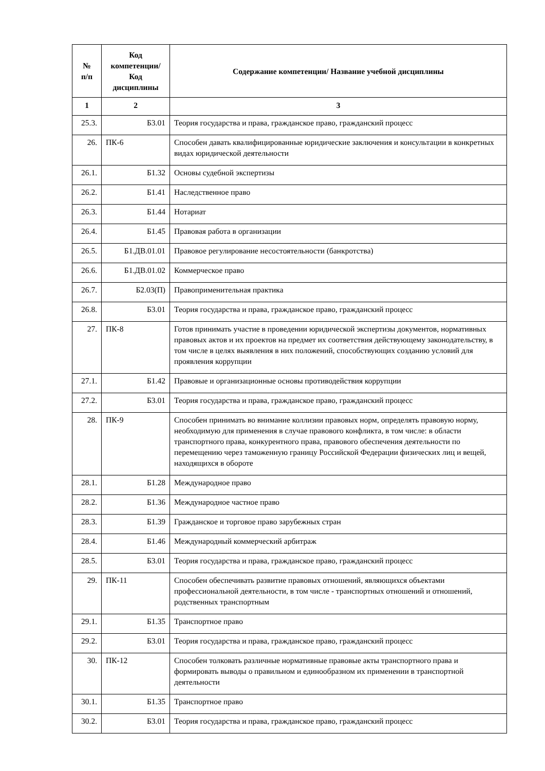| № п/п | Код компетенции/ Код дисциплины | Содержание компетенции/ Название учебной дисциплины |
| --- | --- | --- |
| 1 | 2 | 3 |
| 25.3. | Б3.01 | Теория государства и права, гражданское право, гражданский процесс |
| 26. | ПК-6 | Способен давать квалифицированные юридические заключения и консультации в конкретных видах юридической деятельности |
| 26.1. | Б1.32 | Основы судебной экспертизы |
| 26.2. | Б1.41 | Наследственное право |
| 26.3. | Б1.44 | Нотариат |
| 26.4. | Б1.45 | Правовая работа в организации |
| 26.5. | Б1.ДВ.01.01 | Правовое регулирование несостоятельности (банкротства) |
| 26.6. | Б1.ДВ.01.02 | Коммерческое право |
| 26.7. | Б2.03(П) | Правоприменительная практика |
| 26.8. | Б3.01 | Теория государства и права, гражданское право, гражданский процесс |
| 27. | ПК-8 | Готов принимать участие в проведении юридической экспертизы документов, нормативных правовых актов и их проектов на предмет их соответствия действующему законодательству, в том числе в целях выявления в них положений, способствующих созданию условий для проявления коррупции |
| 27.1. | Б1.42 | Правовые и организационные основы противодействия коррупции |
| 27.2. | Б3.01 | Теория государства и права, гражданское право, гражданский процесс |
| 28. | ПК-9 | Способен принимать во внимание коллизии правовых норм, определять правовую норму, необходимую для применения в случае правового конфликта, в том числе: в области транспортного права, конкурентного права, правового обеспечения деятельности по перемещению через таможенную границу Российской Федерации физических лиц и вещей, находящихся в обороте |
| 28.1. | Б1.28 | Международное право |
| 28.2. | Б1.36 | Международное частное право |
| 28.3. | Б1.39 | Гражданское и торговое право зарубежных стран |
| 28.4. | Б1.46 | Международный коммерческий арбитраж |
| 28.5. | Б3.01 | Теория государства и права, гражданское право, гражданский процесс |
| 29. | ПК-11 | Способен обеспечивать развитие правовых отношений, являющихся объектами профессиональной деятельности, в том числе - транспортных отношений и отношений, родственных транспортным |
| 29.1. | Б1.35 | Транспортное право |
| 29.2. | Б3.01 | Теория государства и права, гражданское право, гражданский процесс |
| 30. | ПК-12 | Способен толковать различные нормативные правовые акты транспортного права и формировать выводы о правильном и единообразном их применении в транспортной деятельности |
| 30.1. | Б1.35 | Транспортное право |
| 30.2. | Б3.01 | Теория государства и права, гражданское право, гражданский процесс |